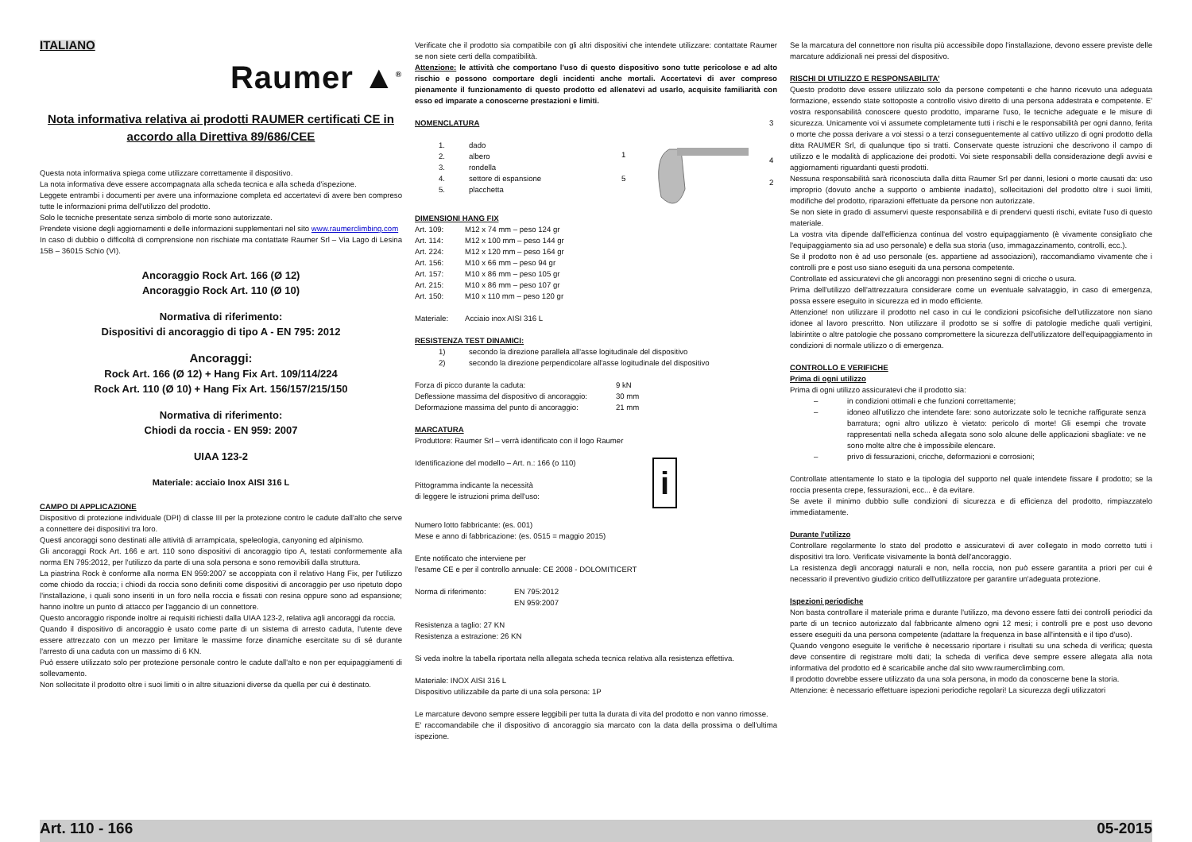ITALIANO
Raumer ▲<sup>®</sup>
Nota informativa relativa ai prodotti RAUMER certificati CE in accordo alla Direttiva 89/686/CEE
Questa nota informativa spiega come utilizzare correttamente il dispositivo.
La nota informativa deve essere accompagnata alla scheda tecnica e alla scheda d'ispezione.
Leggete entrambi i documenti per avere una informazione completa ed accertatevi di avere ben compreso tutte le informazioni prima dell'utilizzo del prodotto.
Solo le tecniche presentate senza simbolo di morte sono autorizzate.
Prendete visione degli aggiornamenti e delle informazioni supplementari nel sito www.raumerclimbing.com
In caso di dubbio o difficoltà di comprensione non rischiate ma contattate Raumer Srl – Via Lago di Lesina 15B – 36015 Schio (VI).
Ancoraggio Rock Art. 166 (Ø 12)
Ancoraggio Rock Art. 110 (Ø 10)
Normativa di riferimento:
Dispositivi di ancoraggio di tipo A - EN 795: 2012
Ancoraggi:
Rock Art. 166 (Ø 12) + Hang Fix Art. 109/114/224
Rock Art. 110 (Ø 10) + Hang Fix Art. 156/157/215/150
Normativa di riferimento:
Chiodi da roccia - EN 959: 2007
UIAA 123-2
Materiale: acciaio Inox AISI 316 L
CAMPO DI APPLICAZIONE
Dispositivo di protezione individuale (DPI) di classe III per la protezione contro le cadute dall'alto che serve a connettere dei dispositivi tra loro.
Questi ancoraggi sono destinati alle attività di arrampicata, speleologia, canyoning ed alpinismo.
Gli ancoraggi Rock Art. 166 e art. 110 sono dispositivi di ancoraggio tipo A, testati conformemente alla norma EN 795:2012, per l'utilizzo da parte di una sola persona e sono removibili dalla struttura.
La piastrina Rock è conforme alla norma EN 959:2007 se accoppiata con il relativo Hang Fix, per l'utilizzo come chiodo da roccia; i chiodi da roccia sono definiti come dispositivi di ancoraggio per uso ripetuto dopo l'installazione, i quali sono inseriti in un foro nella roccia e fissati con resina oppure sono ad espansione; hanno inoltre un punto di attacco per l'aggancio di un connettore.
Questo ancoraggio risponde inoltre ai requisiti richiesti dalla UIAA 123-2, relativa agli ancoraggi da roccia.
Quando il dispositivo di ancoraggio è usato come parte di un sistema di arresto caduta, l'utente deve essere attrezzato con un mezzo per limitare le massime forze dinamiche esercitate su di sé durante l'arresto di una caduta con un massimo di 6 KN.
Può essere utilizzato solo per protezione personale contro le cadute dall'alto e non per equipaggiamenti di sollevamento.
Non sollecitate il prodotto oltre i suoi limiti o in altre situazioni diverse da quella per cui è destinato.
Verificate che il prodotto sia compatibile con gli altri dispositivi che intendete utilizzare: contattate Raumer se non siete certi della compatibilità.
Attenzione: le attività che comportano l'uso di questo dispositivo sono tutte pericolose e ad alto rischio e possono comportare degli incidenti anche mortali. Accertatevi di aver compreso pienamente il funzionamento di questo prodotto ed allenatevi ad usarlo, acquisite familiarità con esso ed imparate a conoscerne prestazioni e limiti.
NOMENCLATURA
| 1. | dado |
| 2. | albero |
| 3. | rondella |
| 4. | settore di espansione |
| 5. | placchetta |
1
5
3
4
2
DIMENSIONI HANG FIX
| Art. 109: | M12 x 74 mm – peso 124 gr |
| Art. 114: | M12 x 100 mm – peso 144 gr |
| Art. 224: | M12 x 120 mm – peso 164 gr |
| Art. 156: | M10 x 66 mm – peso 94 gr |
| Art. 157: | M10 x 86 mm – peso 105 gr |
| Art. 215: | M10 x 86 mm – peso 107 gr |
| Art. 150: | M10 x 110 mm – peso 120 gr |
| Materiale: | Acciaio inox AISI 316 L |
RESISTENZA TEST DINAMICI:
| 1) | secondo la direzione parallela all'asse logitudinale del dispositivo |
| 2) | secondo la direzione perpendicolare all'asse logitudinale del dispositivo |
| Forza di picco durante la caduta: | 9 kN |
| Deflessione massima del dispositivo di ancoraggio: | 30 mm |
| Deformazione massima del punto di ancoraggio: | 21 mm |
MARCATURA
Produttore: Raumer Srl – verrà identificato con il logo Raumer
Identificazione del modello – Art. n.: 166 (o 110)
Pittogramma indicante la necessità
di leggere le istruzioni prima dell'uso:
i
Numero lotto fabbricante: (es. 001)
Mese e anno di fabbricazione: (es. 0515 = maggio 2015)
Ente notificato che interviene per
l'esame CE e per il controllo annuale: CE 2008 - DOLOMITICERT
| Norma di riferimento: | EN 795:2012 EN 959:2007 |
Resistenza a taglio: 27 KN
Resistenza a estrazione: 26 KN
Si veda inoltre la tabella riportata nella allegata scheda tecnica relativa alla resistenza effettiva.
Materiale: INOX AISI 316 L
Dispositivo utilizzabile da parte di una sola persona: 1P
Le marcature devono sempre essere leggibili per tutta la durata di vita del prodotto e non vanno rimosse.
E' raccomandabile che il dispositivo di ancoraggio sia marcato con la data della prossima o dell'ultima ispezione.
Se la marcatura del connettore non risulta più accessibile dopo l'installazione, devono essere previste delle marcature addizionali nei pressi del dispositivo.
RISCHI DI UTILIZZO E RESPONSABILITA'
Questo prodotto deve essere utilizzato solo da persone competenti e che hanno ricevuto una adeguata formazione, essendo state sottoposte a controllo visivo diretto di una persona addestrata e competente. E' vostra responsabilità conoscere questo prodotto, impararne l'uso, le tecniche adeguate e le misure di sicurezza. Unicamente voi vi assumete completamente tutti i rischi e le responsabilità per ogni danno, ferita o morte che possa derivare a voi stessi o a terzi conseguentemente al cattivo utilizzo di ogni prodotto della ditta RAUMER Srl, di qualunque tipo si tratti. Conservate queste istruzioni che descrivono il campo di utilizzo e le modalità di applicazione dei prodotti. Voi siete responsabili della considerazione degli avvisi e aggiornamenti riguardanti questi prodotti.
Nessuna responsabilità sarà riconosciuta dalla ditta Raumer Srl per danni, lesioni o morte causati da: uso improprio (dovuto anche a supporto o ambiente inadatto), sollecitazioni del prodotto oltre i suoi limiti, modifiche del prodotto, riparazioni effettuate da persone non autorizzate.
Se non siete in grado di assumervi queste responsabilità e di prendervi questi rischi, evitate l'uso di questo materiale.
La vostra vita dipende dall'efficienza continua del vostro equipaggiamento (è vivamente consigliato che l'equipaggiamento sia ad uso personale) e della sua storia (uso, immagazzinamento, controlli, ecc.).
Se il prodotto non è ad uso personale (es. appartiene ad associazioni), raccomandiamo vivamente che i controlli pre e post uso siano eseguiti da una persona competente.
Controllate ed assicuratevi che gli ancoraggi non presentino segni di cricche o usura.
Prima dell'utilizzo dell'attrezzatura considerare come un eventuale salvataggio, in caso di emergenza, possa essere eseguito in sicurezza ed in modo efficiente.
Attenzione! non utilizzare il prodotto nel caso in cui le condizioni psicofisiche dell'utilizzatore non siano idonee al lavoro prescritto. Non utilizzare il prodotto se si soffre di patologie mediche quali vertigini, labirintite o altre patologie che possano compromettere la sicurezza dell'utilizzatore dell'equipaggiamento in condizioni di normale utilizzo o di emergenza.
CONTROLLO E VERIFICHE
Prima di ogni utilizzo
Prima di ogni utilizzo assicuratevi che il prodotto sia:
| – | in condizioni ottimali e che funzioni correttamente; |
| – | idoneo all'utilizzo che intendete fare: sono autorizzate solo le tecniche raffigurate senza barratura; ogni altro utilizzo è vietato: pericolo di morte! Gli esempi che trovate rappresentati nella scheda allegata sono solo alcune delle applicazioni sbagliate: ve ne sono molte altre che è impossibile elencare. |
| – | privo di fessurazioni, cricche, deformazioni e corrosioni; |
Controllate attentamente lo stato e la tipologia del supporto nel quale intendete fissare il prodotto; se la roccia presenta crepe, fessurazioni, ecc... è da evitare.
Se avete il minimo dubbio sulle condizioni di sicurezza e di efficienza del prodotto, rimpiazzatelo immediatamente.
Durante l'utilizzo
Controllare regolarmente lo stato del prodotto e assicuratevi di aver collegato in modo corretto tutti i dispositivi tra loro. Verificate visivamente la bontà dell'ancoraggio.
La resistenza degli ancoraggi naturali e non, nella roccia, non può essere garantita a priori per cui è necessario il preventivo giudizio critico dell'utilizzatore per garantire un'adeguata protezione.
Ispezioni periodiche
Non basta controllare il materiale prima e durante l'utilizzo, ma devono essere fatti dei controlli periodici da parte di un tecnico autorizzato dal fabbricante almeno ogni 12 mesi; i controlli pre e post uso devono essere eseguiti da una persona competente (adattare la frequenza in base all'intensità e il tipo d'uso).
Quando vengono eseguite le verifiche è necessario riportare i risultati su una scheda di verifica; questa deve consentire di registrare molti dati; la scheda di verifica deve sempre essere allegata alla nota informativa del prodotto ed è scaricabile anche dal sito www.raumerclimbing.com.
Il prodotto dovrebbe essere utilizzato da una sola persona, in modo da conoscerne bene la storia.
Attenzione: è necessario effettuare ispezioni periodiche regolari! La sicurezza degli utilizzatori
Art. 110 - 166 05-2015